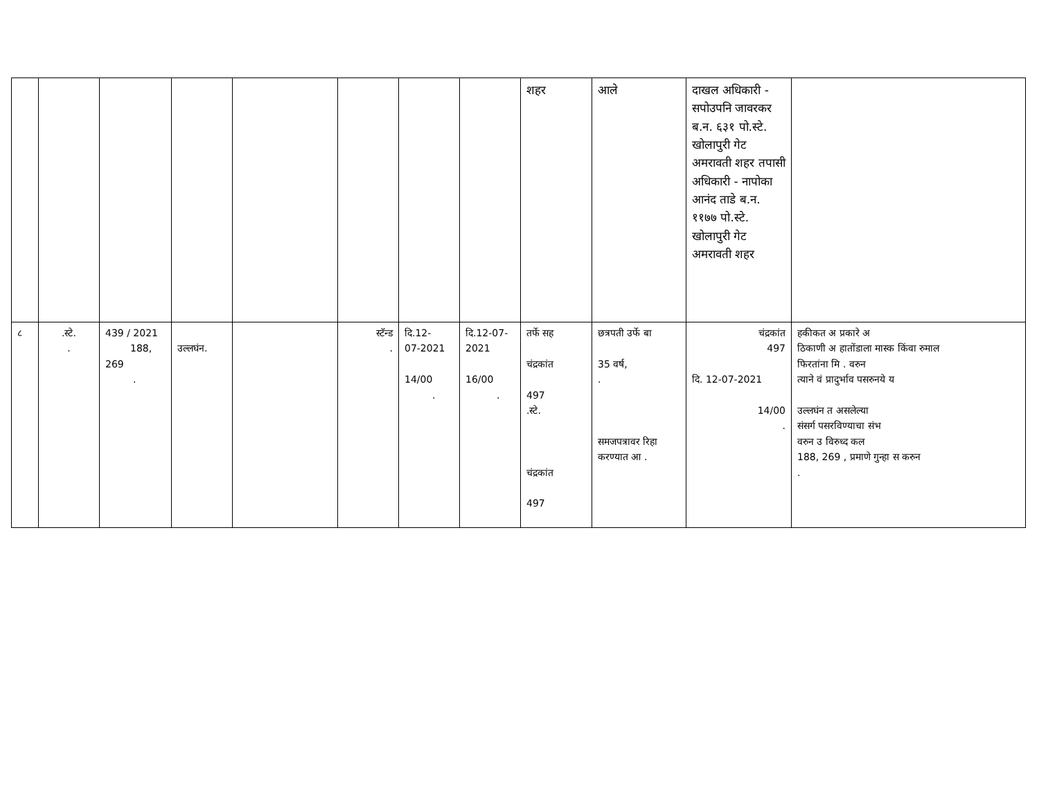| | | | | | | | | शहर | आले | दाखल अधिकारी - सपोउपनि जावरकर ब.न. ६३१ पो.स्टे. खोलापुरी गेट अमरावती शहर तपासी अधिकारी - नापोका आनंद ताडे ब.न. ११७७ पो.स्टे. खोलापुरी गेट अमरावती शहर | |
| ८ | .स्टे. . | 439 / 2021 188, 269 . | उल्लघंन. | | स्टॅन्ड . | दि.12- 07-2021 14/00 . | दि.12-07- 2021 16/00 . | तर्फे सह चंद्रकांत 497 .स्टे. चंद्रकांत 497 | छत्रपती उर्फे बा 35 वर्ष, . समजपत्रावर रिहा करण्यात आ . | चंद्रकांत 497 दि. 12-07-2021 14/00 . | हकीकत अ प्रकारे अ ठिकाणी अ हातोंडाला मास्क किंवा रुमाल फिरतांना मि . वरुन त्याने वं प्रादुर्भाव पसरुनये य उल्लघंन त असलेल्या संसर्ग पसरविण्याचा संभ वरुन उ विरुध्द कल 188, 269 , प्रमाणे गुन्हा स करुन . |